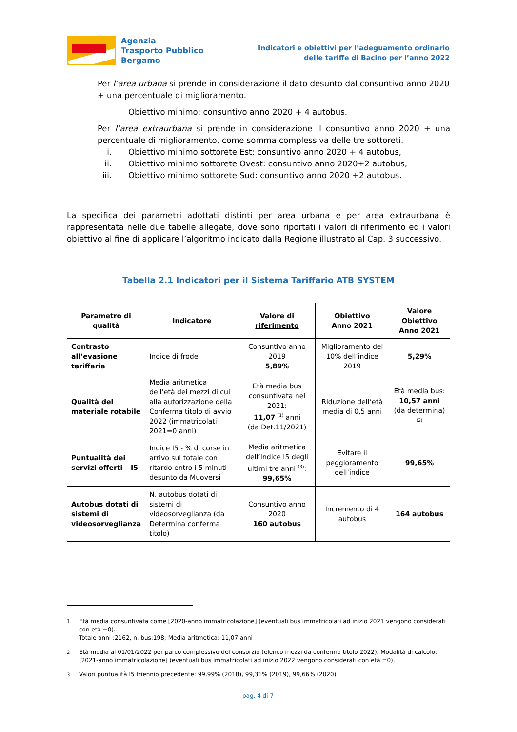Agenzia
Trasporto Pubblico
Bergamo
Indicatori e obiettivi per l’adeguamento ordinario
delle tariffe di Bacino per l’anno 2022
Per l’area urbana si prende in considerazione il dato desunto dal consuntivo anno 2020 + una percentuale di miglioramento.
Obiettivo minimo: consuntivo anno 2020 + 4 autobus.
Per l’area extraurbana si prende in considerazione il consuntivo anno 2020 + una percentuale di miglioramento, come somma complessiva delle tre sottoreti.
i. Obiettivo minimo sottorete Est: consuntivo anno 2020 + 4 autobus,
ii. Obiettivo minimo sottorete Ovest: consuntivo anno 2020+2 autobus,
iii. Obiettivo minimo sottorete Sud: consuntivo anno 2020 +2 autobus.
La specifica dei parametri adottati distinti per area urbana e per area extraurbana è rappresentata nelle due tabelle allegate, dove sono riportati i valori di riferimento ed i valori obiettivo al fine di applicare l’algoritmo indicato dalla Regione illustrato al Cap. 3 successivo.
Tabella 2.1 Indicatori per il Sistema Tariffario ATB SYSTEM
| Parametro di qualità | Indicatore | Valore di riferimento | Obiettivo Anno 2021 | Valore Obiettivo Anno 2021 |
| --- | --- | --- | --- | --- |
| Contrasto all’evasione tariffaria | Indice di frode | Consuntivo anno 2019 5,89% | Miglioramento del 10% dell’indice 2019 | 5,29% |
| Qualità del materiale rotabile | Media aritmetica dell’età dei mezzi di cui alla autorizzazione della Conferma titolo di avvio 2022 (immatricolati 2021=0 anni) | Età media bus consuntivata nel 2021: 11,07 <sup>(1)</sup> anni (da Det.11/2021) | Riduzione dell’età media di 0,5 anni | Età media bus: 10,57 anni (da determina) <sup>(2)</sup> |
| Puntualità dei servizi offerti – I5 | Indice I5 - % di corse in arrivo sul totale con ritardo entro i 5 minuti – desunto da Muoversi | Media aritmetica dell’Indice I5 degli ultimi tre anni <sup>(3)</sup>: 99,65% | Evitare il peggioramento dell’indice | 99,65% |
| Autobus dotati di sistemi di videosorveglianza | N. autobus dotati di sistemi di videosorveglianza (da Determina conferma titolo) | Consuntivo anno 2020 160 autobus | Incremento di 4 autobus | 164 autobus |
1 Età media consuntivata come [2020-anno immatricolazione] (eventuali bus immatricolati ad inizio 2021 vengono considerati con età =0).
Totale anni :2162, n. bus:198; Media aritmetica: 11,07 anni
<sup>2</sup> Età media al 01/01/2022 per parco complessivo del consorzio (elenco mezzi da conferma titolo 2022). Modalità di calcolo: [2021-anno immatricolazione] (eventuali bus immatricolati ad inizio 2022 vengono considerati con età =0).
<sup>3</sup> Valori puntualità I5 triennio precedente: 99,99% (2018), 99,31% (2019), 99,66% (2020)
pag. 4 di 7